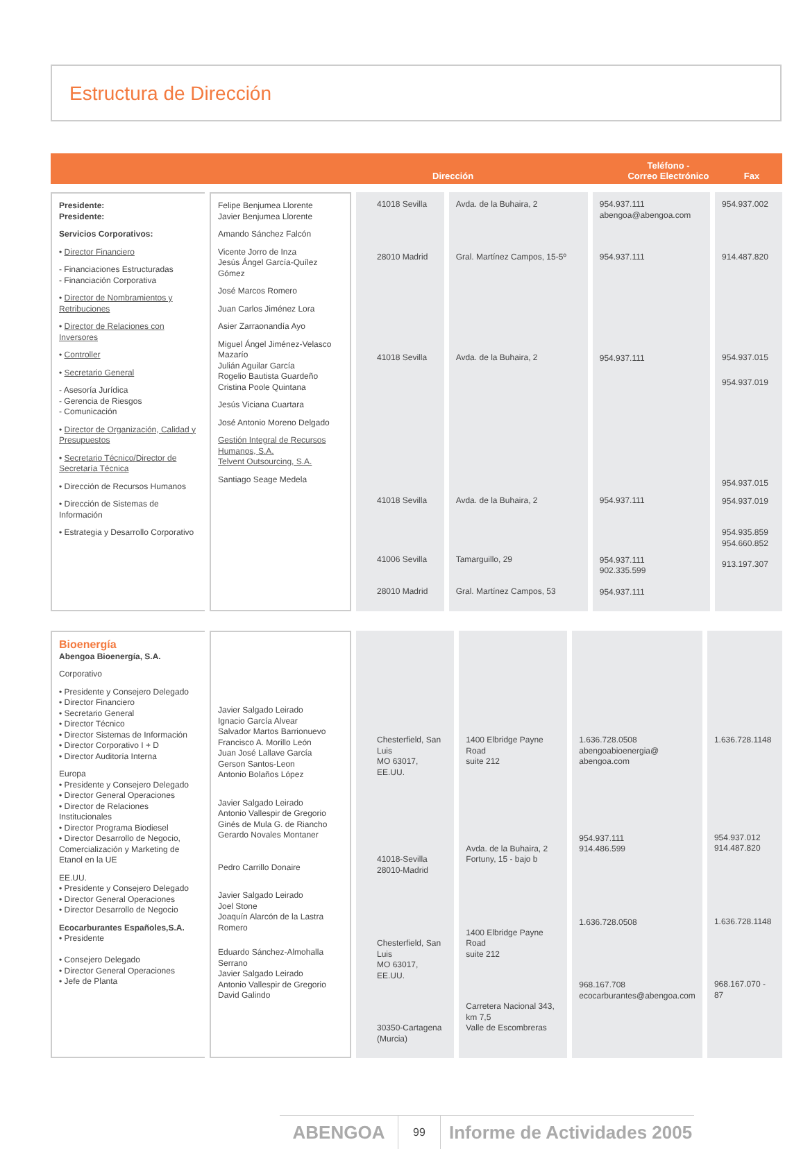Estructura de Dirección
Dirección
Teléfono -
Correo Electrónico Fax
| Presidente: Presidente: Servicios Corporativos: • Director Financiero - Financiaciones Estructuradas - Financiación Corporativa • Director de Nombramientos y Retribuciones • Director de Relaciones con Inversores • Controller • Secretario General - Asesoría Jurídica - Gerencia de Riesgos - Comunicación • Director de Organización, Calidad y Presupuestos • Secretario Técnico/Director de Secretaría Técnica • Dirección de Recursos Humanos • Dirección de Sistemas de Información • Estrategia y Desarrollo Corporativo | Felipe Benjumea Llorente Javier Benjumea Llorente Amando Sánchez Falcón Vicente Jorro de Inza Jesús Ángel García-Quílez Gómez José Marcos Romero Juan Carlos Jiménez Lora Asier Zarraonandía Ayo Miguel Ángel Jiménez-Velasco Mazarío Julián Aguilar García Rogelio Bautista Guardeño Cristina Poole Quintana Jesús Viciana Cuartara José Antonio Moreno Delgado Gestión Integral de Recursos Humanos, S.A. Telvent Outsourcing, S.A. Santiago Seage Medela | 41018 Sevilla 28010 Madrid 41018 Sevilla 41018 Sevilla 41006 Sevilla 28010 Madrid | Avda. de la Buhaira, 2 Gral. Martínez Campos, 15-5º Avda. de la Buhaira, 2 Avda. de la Buhaira, 2 Tamarguillo, 29 Gral. Martínez Campos, 53 | 954.937.111 abengoa@abengoa.com 954.937.111 954.937.111 954.937.111 954.937.111 902.335.599 954.937.111 | 954.937.002 914.487.820 954.937.015 954.937.019 954.937.015 954.937.019 954.935.859 954.660.852 913.197.307 |
| Bioenergía Abengoa Bioenergía, S.A. Corporativo • Presidente y Consejero Delegado • Director Financiero • Secretario General • Director Técnico • Director Sistemas de Información • Director Corporativo I + D • Director Auditoría Interna Europa • Presidente y Consejero Delegado • Director General Operaciones • Director de Relaciones Institucionales • Director Programa Biodiesel • Director Desarrollo de Negocio, Comercialización y Marketing de Etanol en la UE EE.UU. • Presidente y Consejero Delegado • Director General Operaciones • Director Desarrollo de Negocio Ecocarburantes Españoles,S.A. • Presidente • Consejero Delegado • Director General Operaciones • Jefe de Planta | Javier Salgado Leirado Ignacio García Alvear Salvador Martos Barrionuevo Francisco A. Morillo León Juan José Lallave García Gerson Santos-Leon Antonio Bolaños López Javier Salgado Leirado Antonio Vallespir de Gregorio Ginés de Mula G. de Riancho Gerardo Novales Montaner Pedro Carrillo Donaire Javier Salgado Leirado Joel Stone Joaquín Alarcón de la Lastra Romero Eduardo Sánchez-Almohalla Serrano Javier Salgado Leirado Antonio Vallespir de Gregorio David Galindo | Chesterfield, San Luis MO 63017, EE.UU. 41018-Sevilla 28010-Madrid Chesterfield, San Luis MO 63017, EE.UU. 30350-Cartagena (Murcia) | 1400 Elbridge Payne Road suite 212 Avda. de la Buhaira, 2 Fortuny, 15 - bajo b 1400 Elbridge Payne Road suite 212 Carretera Nacional 343, km 7,5 Valle de Escombreras | 1.636.728.0508 abengoabioenergia@ abengoa.com 954.937.111 914.486.599 1.636.728.0508 968.167.708 ecocarburantes@abengoa.com | 1.636.728.1148 954.937.012 914.487.820 1.636.728.1148 968.167.070 - 87 |
ABENGOA 99 Informe de Actividades 2005